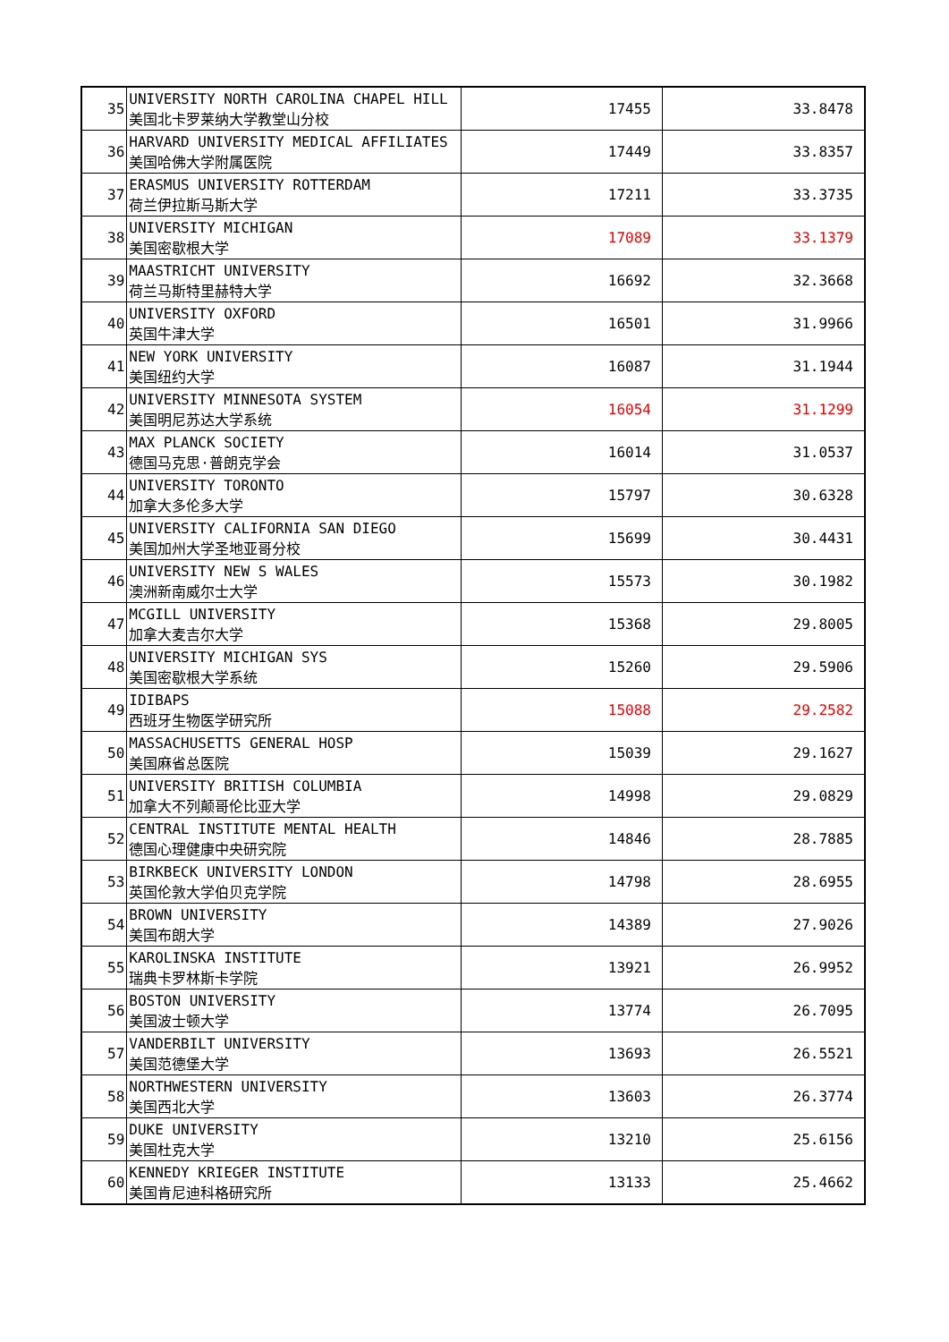| 35 | UNIVERSITY NORTH CAROLINA CHAPEL HILL 美国北卡罗莱纳大学教堂山分校 | 17455 | 33.8478 |
| 36 | HARVARD UNIVERSITY MEDICAL AFFILIATES 美国哈佛大学附属医院 | 17449 | 33.8357 |
| 37 | ERASMUS UNIVERSITY ROTTERDAM 荷兰伊拉斯马斯大学 | 17211 | 33.3735 |
| 38 | UNIVERSITY MICHIGAN 美国密歇根大学 | 17089 | 33.1379 |
| 39 | MAASTRICHT UNIVERSITY 荷兰马斯特里赫特大学 | 16692 | 32.3668 |
| 40 | UNIVERSITY OXFORD 英国牛津大学 | 16501 | 31.9966 |
| 41 | NEW YORK UNIVERSITY 美国纽约大学 | 16087 | 31.1944 |
| 42 | UNIVERSITY MINNESOTA SYSTEM 美国明尼苏达大学系统 | 16054 | 31.1299 |
| 43 | MAX PLANCK SOCIETY 德国马克思·普朗克学会 | 16014 | 31.0537 |
| 44 | UNIVERSITY TORONTO 加拿大多伦多大学 | 15797 | 30.6328 |
| 45 | UNIVERSITY CALIFORNIA SAN DIEGO 美国加州大学圣地亚哥分校 | 15699 | 30.4431 |
| 46 | UNIVERSITY NEW S WALES 澳洲新南威尔士大学 | 15573 | 30.1982 |
| 47 | MCGILL UNIVERSITY 加拿大麦吉尔大学 | 15368 | 29.8005 |
| 48 | UNIVERSITY MICHIGAN SYS 美国密歇根大学系统 | 15260 | 29.5906 |
| 49 | IDIBAPS 西班牙生物医学研究所 | 15088 | 29.2582 |
| 50 | MASSACHUSETTS GENERAL HOSP 美国麻省总医院 | 15039 | 29.1627 |
| 51 | UNIVERSITY BRITISH COLUMBIA 加拿大不列颠哥伦比亚大学 | 14998 | 29.0829 |
| 52 | CENTRAL INSTITUTE MENTAL HEALTH 德国心理健康中央研究院 | 14846 | 28.7885 |
| 53 | BIRKBECK UNIVERSITY LONDON 英国伦敦大学伯贝克学院 | 14798 | 28.6955 |
| 54 | BROWN UNIVERSITY 美国布朗大学 | 14389 | 27.9026 |
| 55 | KAROLINSKA INSTITUTE 瑞典卡罗林斯卡学院 | 13921 | 26.9952 |
| 56 | BOSTON UNIVERSITY 美国波士顿大学 | 13774 | 26.7095 |
| 57 | VANDERBILT UNIVERSITY 美国范德堡大学 | 13693 | 26.5521 |
| 58 | NORTHWESTERN UNIVERSITY 美国西北大学 | 13603 | 26.3774 |
| 59 | DUKE UNIVERSITY 美国杜克大学 | 13210 | 25.6156 |
| 60 | KENNEDY KRIEGER INSTITUTE 美国肯尼迪科格研究所 | 13133 | 25.4662 |